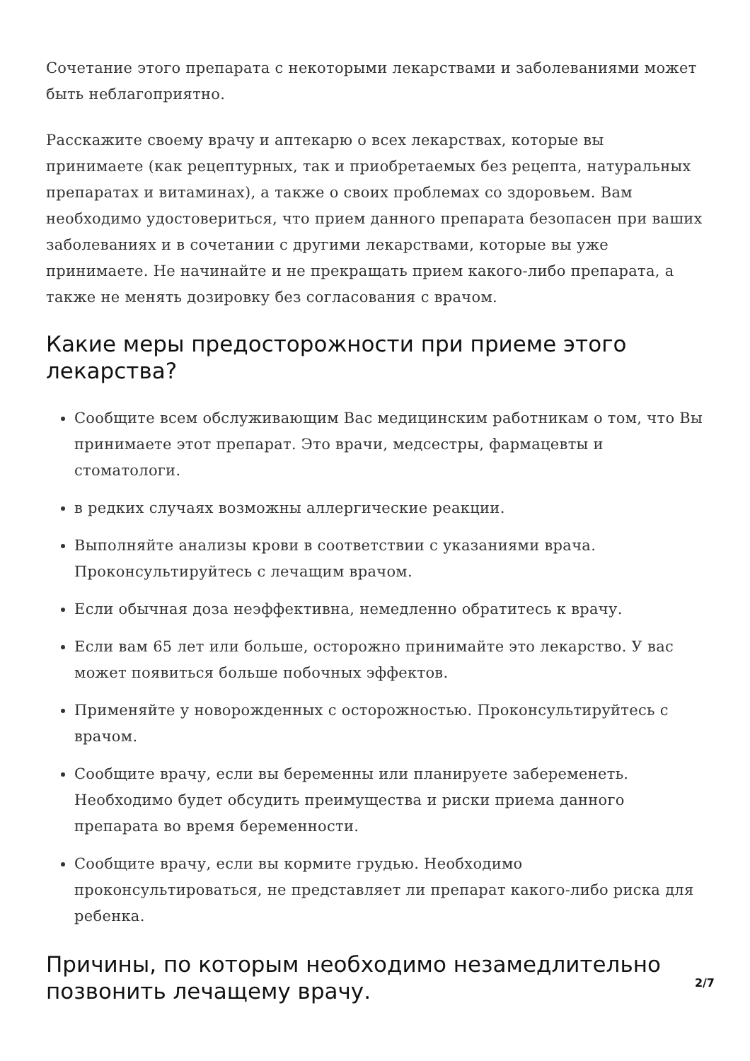Сочетание этого препарата с некоторыми лекарствами и заболеваниями может быть неблагоприятно.
Расскажите своему врачу и аптекарю о всех лекарствах, которые вы принимаете (как рецептурных, так и приобретаемых без рецепта, натуральных препаратах и витаминах), а также о своих проблемах со здоровьем. Вам необходимо удостовериться, что прием данного препарата безопасен при ваших заболеваниях и в сочетании с другими лекарствами, которые вы уже принимаете. Не начинайте и не прекращать прием какого-либо препарата, а также не менять дозировку без согласования с врачом.
Какие меры предосторожности при приеме этого лекарства?
Сообщите всем обслуживающим Вас медицинским работникам о том, что Вы принимаете этот препарат. Это врачи, медсестры, фармацевты и стоматологи.
в редких случаях возможны аллергические реакции.
Выполняйте анализы крови в соответствии с указаниями врача. Проконсультируйтесь с лечащим врачом.
Если обычная доза неэффективна, немедленно обратитесь к врачу.
Если вам 65 лет или больше, осторожно принимайте это лекарство. У вас может появиться больше побочных эффектов.
Применяйте у новорожденных с осторожностью. Проконсультируйтесь с врачом.
Сообщите врачу, если вы беременны или планируете забеременеть. Необходимо будет обсудить преимущества и риски приема данного препарата во время беременности.
Сообщите врачу, если вы кормите грудью. Необходимо проконсультироваться, не представляет ли препарат какого-либо риска для ребенка.
Причины, по которым необходимо незамедлительно позвонить лечащему врачу.
2/7